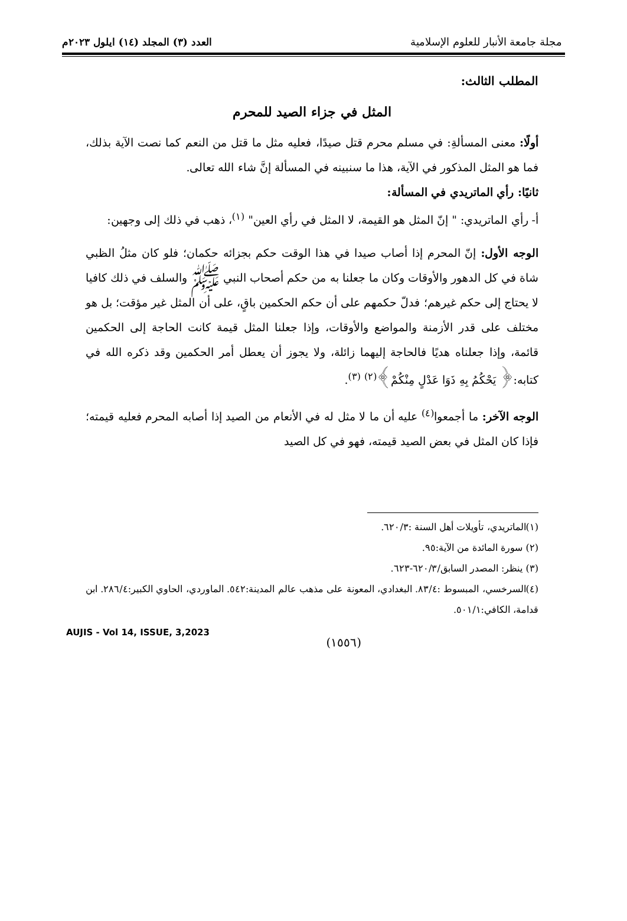مجلة جامعة الأنبار للعلوم الإسلامية
العدد (٣) المجلد (١٤) ايلول ٢٠٢٣م
المطلب الثالث:
المثل في جزاء الصيد للمحرم
أولًا: معنى المسألةِ: في مسلم محرم قتل صيدًا، فعليه مثل ما قتل من النعم كما نصت الآية بذلك، فما هو المثل المذكور في الآية، هذا ما سنبينه في المسألة إنَّ شاء الله تعالى.
ثانيًا: رأي الماتريدي في المسألة:
أ- رأي الماتريدي: " إنّ المثل هو القيمة، لا المثل في رأي العين" <sup>(١)</sup>، ذهب في ذلك إلى وجهين:
الوجه الأول: إنّ المحرم إذا أصاب صيدا في هذا الوقت حكم بجزائه حكمان؛ فلو كان مثلُ الظبي شاة في كل الدهور والأوقات وكان ما جعلنا به من حكم أصحاب النبي ﷺ والسلف في ذلك كافيا لا يحتاج إلى حكم غيرهم؛ فدلّ حكمهم على أن حكم الحكمين باقٍ، على أن المثل غير مؤقت؛ بل هو مختلف على قدر الأزمنة والمواضع والأوقات، وإذا جعلنا المثل قيمة كانت الحاجة إلى الحكمين قائمة، وإذا جعلناه هديًا فالحاجة إليهما زائلة، ولا يجوز أن يعطل أمر الحكمين وقد ذكره الله في كتابه:﴿ يَحْكُمُ بِهِ ذَوَا عَدْلٍ مِنْكُمْ﴾<sup>(٢)</sup> <sup>(٣)</sup>.
الوجه الآخر: ما أجمعوا<sup>(٤)</sup> عليه أن ما لا مثل له في الأنعام من الصيد إذا أصابه المحرم فعليه قيمته؛ فإذا كان المثل في بعض الصيد قيمته، فهو في كل الصيد
(١)الماتريدي، تأويلات أهل السنة :٦٢٠/٣.
(٢) سورة المائدة من الآية:٩٥.
(٣) ينظر: المصدر السابق/٦٢٠/٣-٦٢٣.
(٤)السرخسي، المبسوط :٨٣/٤. البغدادي، المعونة على مذهب عالم المدينة:٥٤٢. الماوردي، الحاوي الكبير:٢٨٦/٤. ابن قدامة، الكافي:٥٠١/١.
AUJIS - Vol 14, ISSUE, 3,2023
(١٥٥٦)